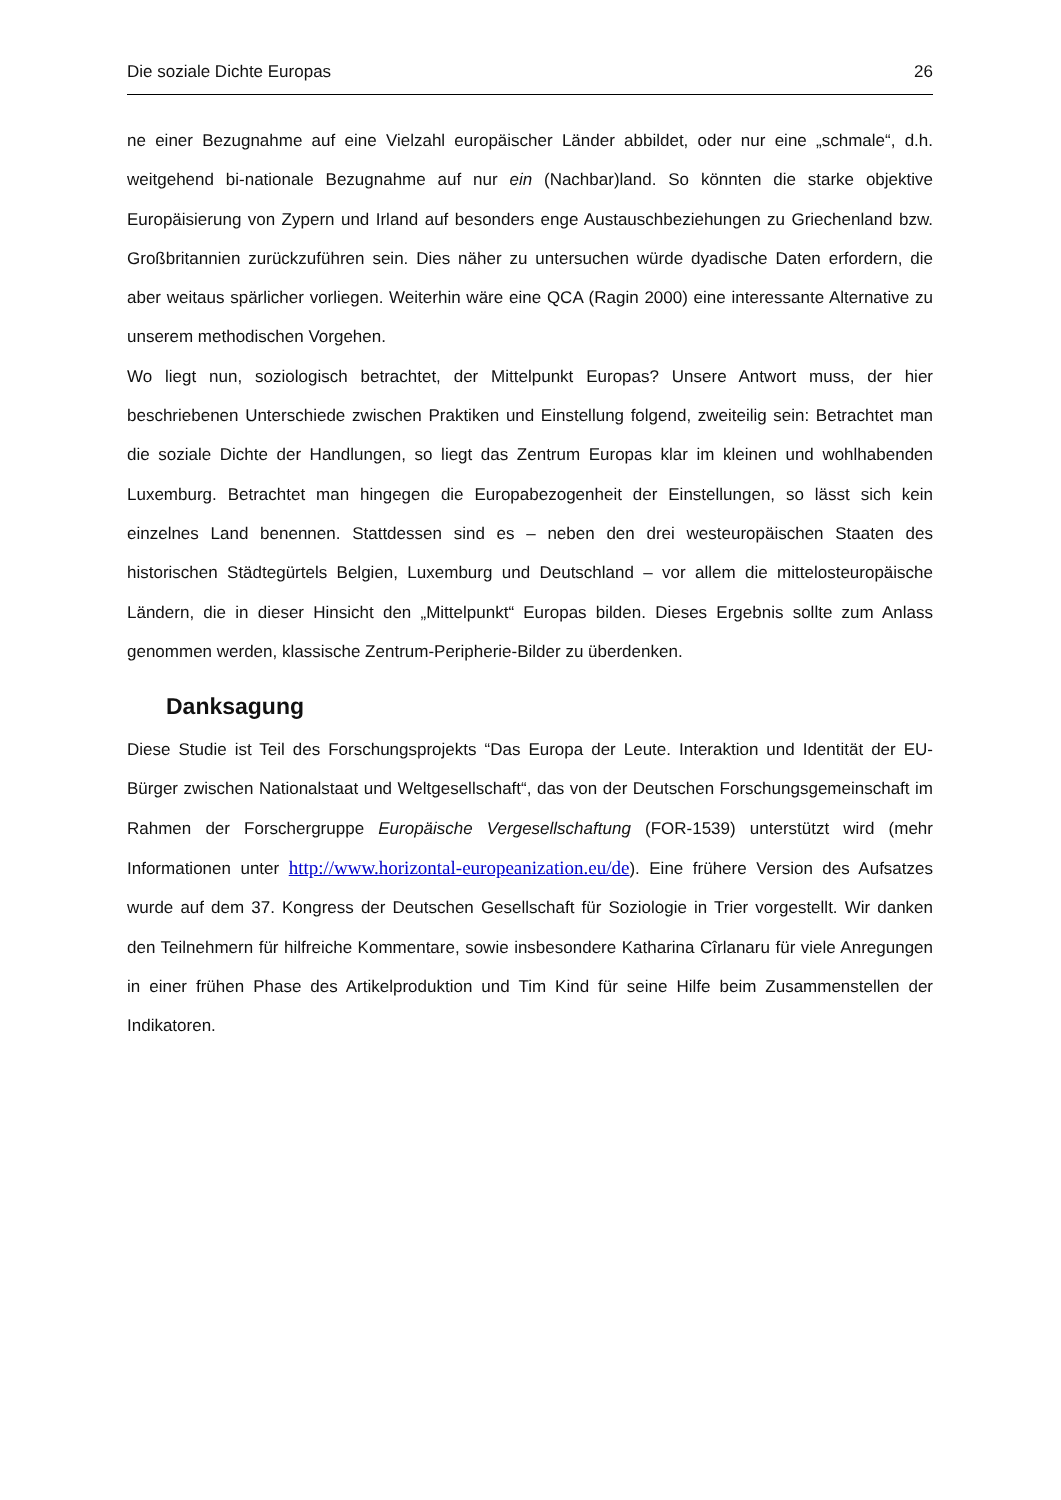Die soziale Dichte Europas 26
ne einer Bezugnahme auf eine Vielzahl europäischer Länder abbildet, oder nur eine „schmale“, d.h. weitgehend bi-nationale Bezugnahme auf nur ein (Nachbar)land. So könnten die starke objektive Europäisierung von Zypern und Irland auf besonders enge Austauschbeziehungen zu Griechenland bzw. Großbritannien zurückzuführen sein. Dies näher zu untersuchen würde dyadische Daten erfordern, die aber weitaus spärlicher vorliegen. Weiterhin wäre eine QCA (Ragin 2000) eine interessante Alternative zu unserem methodischen Vorgehen.
Wo liegt nun, soziologisch betrachtet, der Mittelpunkt Europas? Unsere Antwort muss, der hier beschriebenen Unterschiede zwischen Praktiken und Einstellung folgend, zweiteilig sein: Betrachtet man die soziale Dichte der Handlungen, so liegt das Zentrum Europas klar im kleinen und wohlhabenden Luxemburg. Betrachtet man hingegen die Europabezogenheit der Einstellungen, so lässt sich kein einzelnes Land benennen. Stattdessen sind es – neben den drei westeuropäischen Staaten des historischen Städtegürtels Belgien, Luxemburg und Deutschland – vor allem die mittelosteuropäische Ländern, die in dieser Hinsicht den „Mittelpunkt“ Europas bilden. Dieses Ergebnis sollte zum Anlass genommen werden, klassische Zentrum-Peripherie-Bilder zu überdenken.
Danksagung
Diese Studie ist Teil des Forschungsprojekts “Das Europa der Leute. Interaktion und Identität der EU-Bürger zwischen Nationalstaat und Weltgesellschaft“, das von der Deutschen Forschungsgemeinschaft im Rahmen der Forschergruppe Europäische Vergesellschaftung (FOR-1539) unterstützt wird (mehr Informationen unter http://www.horizontal-europeanization.eu/de). Eine frühere Version des Aufsatzes wurde auf dem 37. Kongress der Deutschen Gesellschaft für Soziologie in Trier vorgestellt. Wir danken den Teilnehmern für hilfreiche Kommentare, sowie insbesondere Katharina Cîrlanaru für viele Anregungen in einer frühen Phase des Artikelproduktion und Tim Kind für seine Hilfe beim Zusammenstellen der Indikatoren.